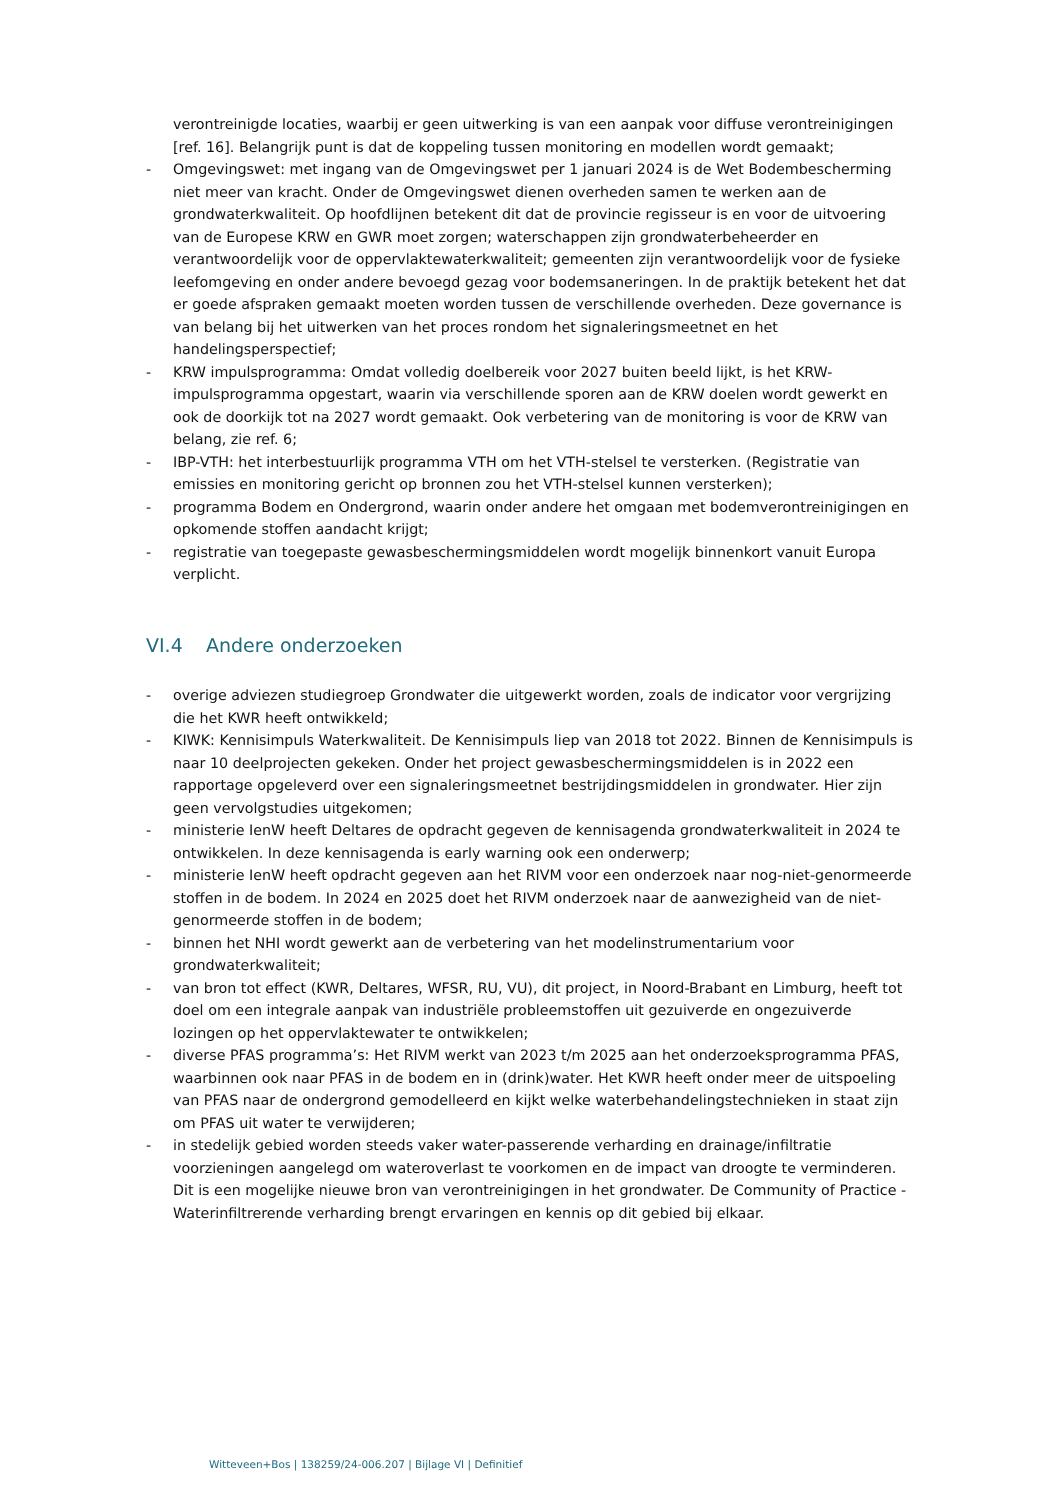verontreinigde locaties, waarbij er geen uitwerking is van een aanpak voor diffuse verontreinigingen [ref. 16]. Belangrijk punt is dat de koppeling tussen monitoring en modellen wordt gemaakt;
- Omgevingswet: met ingang van de Omgevingswet per 1 januari 2024 is de Wet Bodembescherming niet meer van kracht. Onder de Omgevingswet dienen overheden samen te werken aan de grondwaterkwaliteit. Op hoofdlijnen betekent dit dat de provincie regisseur is en voor de uitvoering van de Europese KRW en GWR moet zorgen; waterschappen zijn grondwaterbeheerder en verantwoordelijk voor de oppervlaktewaterkwaliteit; gemeenten zijn verantwoordelijk voor de fysieke leefomgeving en onder andere bevoegd gezag voor bodemsaneringen. In de praktijk betekent het dat er goede afspraken gemaakt moeten worden tussen de verschillende overheden. Deze governance is van belang bij het uitwerken van het proces rondom het signaleringsmeetnet en het handelingsperspectief;
- KRW impulsprogramma: Omdat volledig doelbereik voor 2027 buiten beeld lijkt, is het KRW-impulsprogramma opgestart, waarin via verschillende sporen aan de KRW doelen wordt gewerkt en ook de doorkijk tot na 2027 wordt gemaakt. Ook verbetering van de monitoring is voor de KRW van belang, zie ref. 6;
- IBP-VTH: het interbestuurlijk programma VTH om het VTH-stelsel te versterken. (Registratie van emissies en monitoring gericht op bronnen zou het VTH-stelsel kunnen versterken);
- programma Bodem en Ondergrond, waarin onder andere het omgaan met bodemverontreinigingen en opkomende stoffen aandacht krijgt;
- registratie van toegepaste gewasbeschermingsmiddelen wordt mogelijk binnenkort vanuit Europa verplicht.
VI.4 Andere onderzoeken
- overige adviezen studiegroep Grondwater die uitgewerkt worden, zoals de indicator voor vergrijzing die het KWR heeft ontwikkeld;
- KIWK: Kennisimpuls Waterkwaliteit. De Kennisimpuls liep van 2018 tot 2022. Binnen de Kennisimpuls is naar 10 deelprojecten gekeken. Onder het project gewasbeschermingsmiddelen is in 2022 een rapportage opgeleverd over een signaleringsmeetnet bestrijdingsmiddelen in grondwater. Hier zijn geen vervolgstudies uitgekomen;
- ministerie IenW heeft Deltares de opdracht gegeven de kennisagenda grondwaterkwaliteit in 2024 te ontwikkelen. In deze kennisagenda is early warning ook een onderwerp;
- ministerie IenW heeft opdracht gegeven aan het RIVM voor een onderzoek naar nog-niet-genormeerde stoffen in de bodem. In 2024 en 2025 doet het RIVM onderzoek naar de aanwezigheid van de niet-genormeerde stoffen in de bodem;
- binnen het NHI wordt gewerkt aan de verbetering van het modelinstrumentarium voor grondwaterkwaliteit;
- van bron tot effect (KWR, Deltares, WFSR, RU, VU), dit project, in Noord-Brabant en Limburg, heeft tot doel om een integrale aanpak van industriële probleemstoffen uit gezuiverde en ongezuiverde lozingen op het oppervlaktewater te ontwikkelen;
- diverse PFAS programma’s: Het RIVM werkt van 2023 t/m 2025 aan het onderzoeksprogramma PFAS, waarbinnen ook naar PFAS in de bodem en in (drink)water. Het KWR heeft onder meer de uitspoeling van PFAS naar de ondergrond gemodelleerd en kijkt welke waterbehandelingstechnieken in staat zijn om PFAS uit water te verwijderen;
- in stedelijk gebied worden steeds vaker water-passerende verharding en drainage/infiltratie voorzieningen aangelegd om wateroverlast te voorkomen en de impact van droogte te verminderen. Dit is een mogelijke nieuwe bron van verontreinigingen in het grondwater. De Community of Practice - Waterinfiltrerende verharding brengt ervaringen en kennis op dit gebied bij elkaar.
Witteveen+Bos | 138259/24-006.207 | Bijlage VI | Definitief